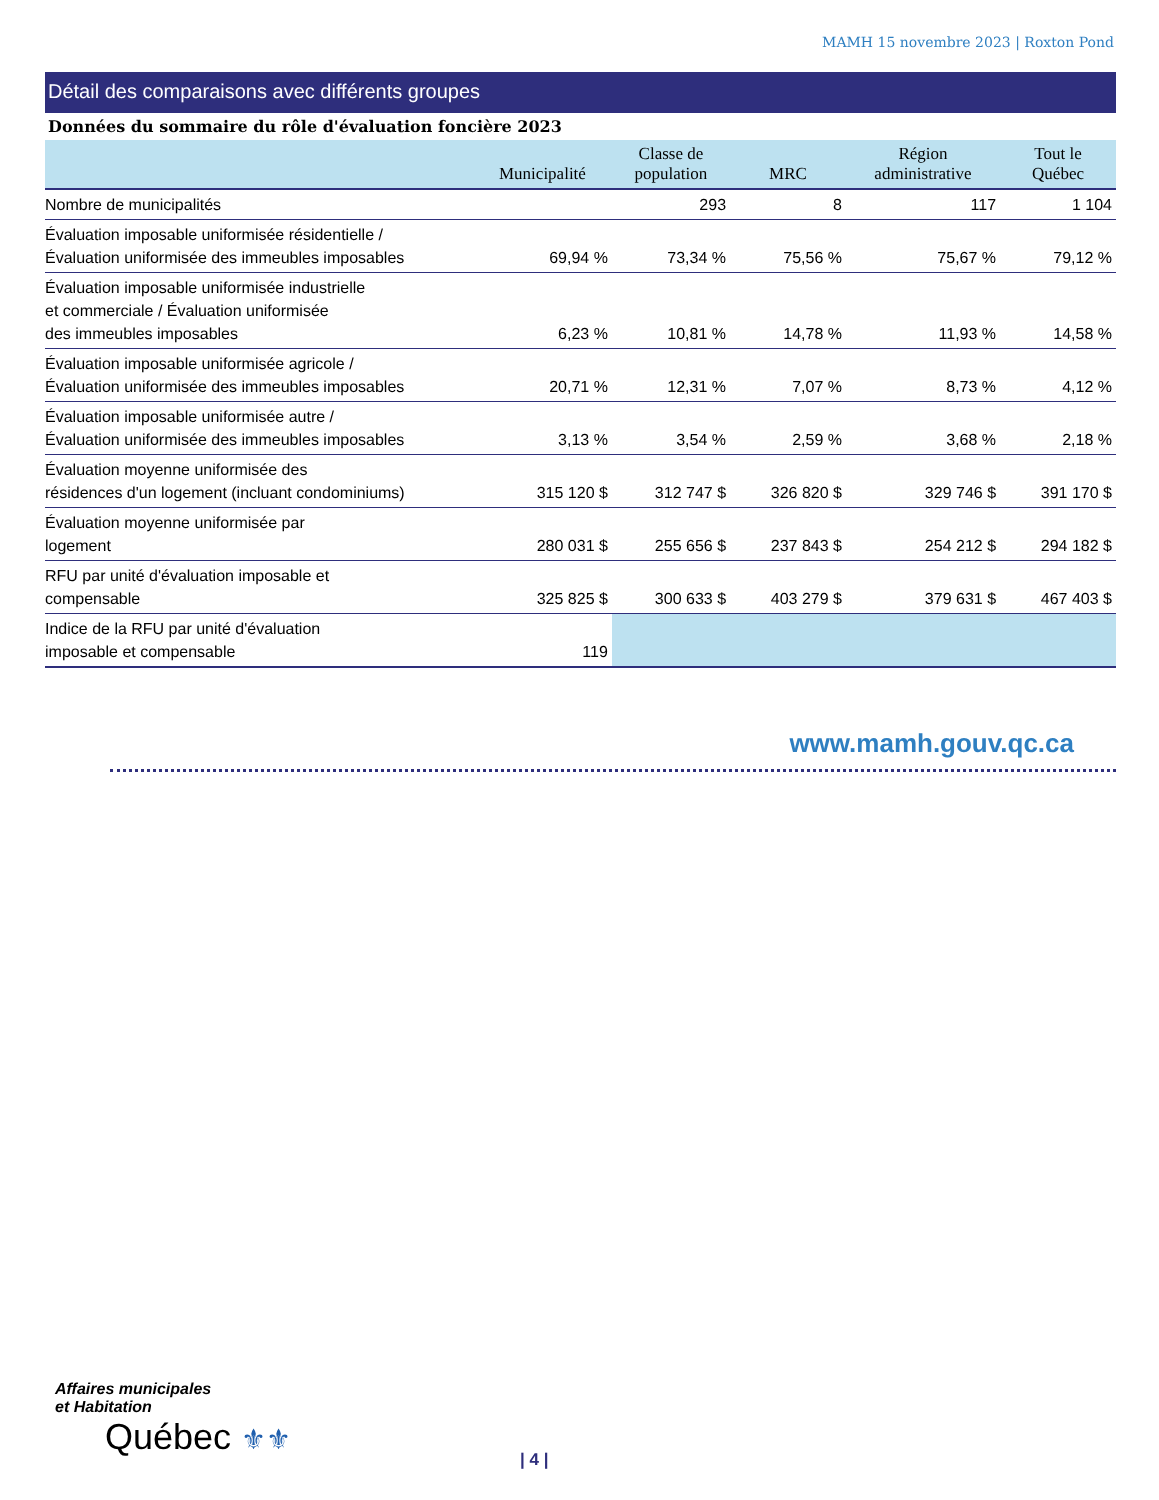MAMH 15 novembre 2023 | Roxton Pond
Détail des comparaisons avec différents groupes
Données du sommaire du rôle d'évaluation foncière 2023
| | Municipalité | Classe de population | MRC | Région administrative | Tout le Québec |
| --- | --- | --- | --- | --- | --- |
| Nombre de municipalités | | 293 | 8 | 117 | 1 104 |
| Évaluation imposable uniformisée résidentielle / Évaluation uniformisée des immeubles imposables | 69,94 % | 73,34 % | 75,56 % | 75,67 % | 79,12 % |
| Évaluation imposable uniformisée industrielle et commerciale / Évaluation uniformisée des immeubles imposables | 6,23 % | 10,81 % | 14,78 % | 11,93 % | 14,58 % |
| Évaluation imposable uniformisée agricole / Évaluation uniformisée des immeubles imposables | 20,71 % | 12,31 % | 7,07 % | 8,73 % | 4,12 % |
| Évaluation imposable uniformisée autre / Évaluation uniformisée des immeubles imposables | 3,13 % | 3,54 % | 2,59 % | 3,68 % | 2,18 % |
| Évaluation moyenne uniformisée des résidences d'un logement (incluant condominiums) | 315 120 $ | 312 747 $ | 326 820 $ | 329 746 $ | 391 170 $ |
| Évaluation moyenne uniformisée par logement | 280 031 $ | 255 656 $ | 237 843 $ | 254 212 $ | 294 182 $ |
| RFU par unité d'évaluation imposable et compensable | 325 825 $ | 300 633 $ | 403 279 $ | 379 631 $ | 467 403 $ |
| Indice de la RFU par unité d'évaluation imposable et compensable | 119 | | | | |
www.mamh.gouv.qc.ca
Affaires municipales
et Habitation
Québec ⚜⚜
| 4 |